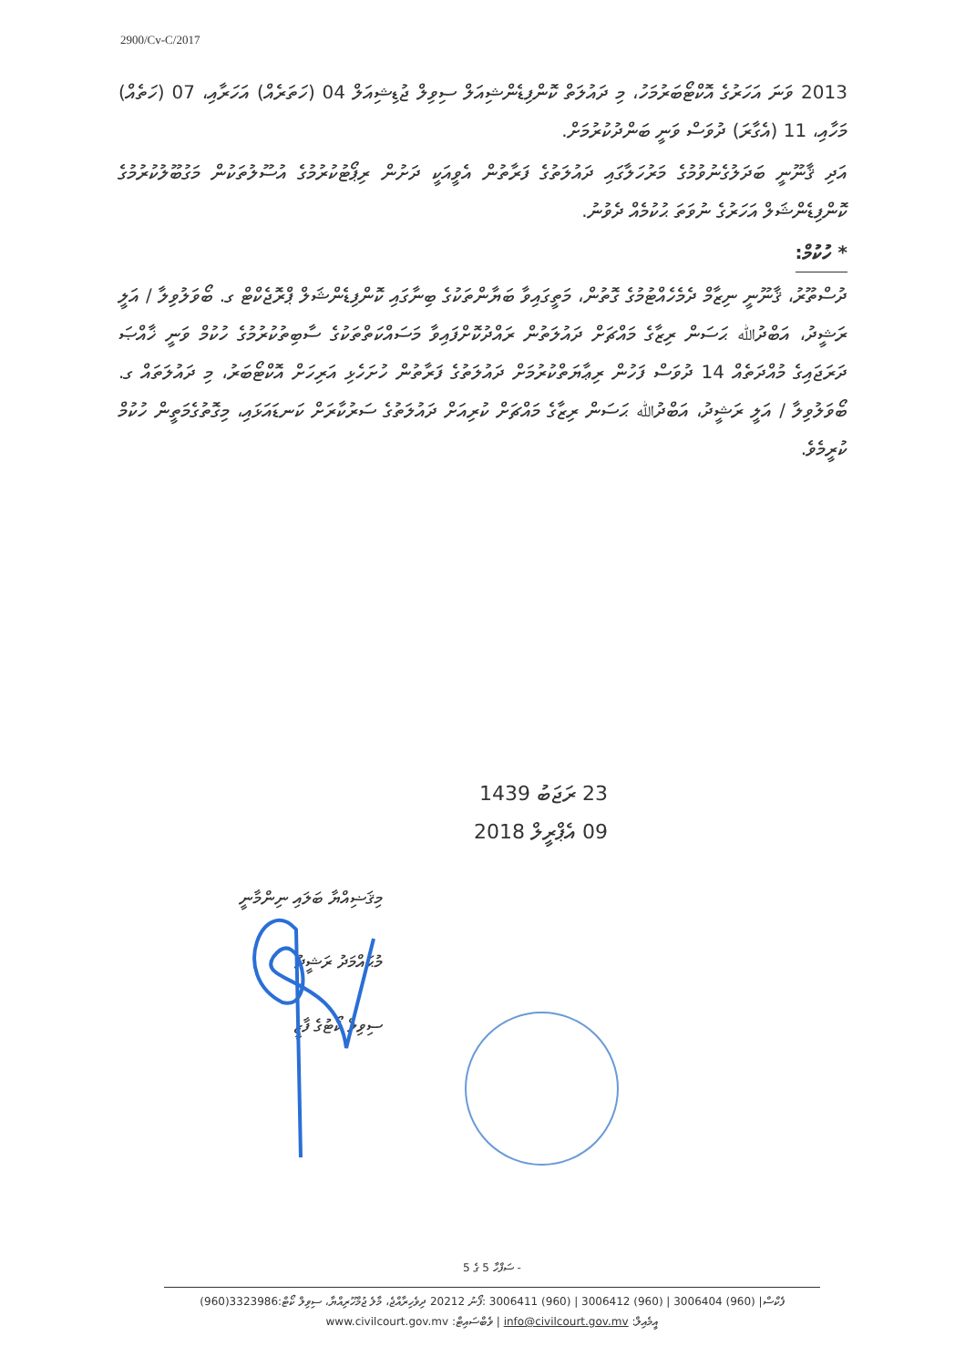2900/Cv-C/2017
2013 ވަނަ އަހަރުގެ އޮކްޓޯބަރުމަހު، މި ދައުލަތް ކޮންފިޑެންޝިއަލް ސިވިލް ޖުޑިޝިއަލް 04 (ހަތަރެއް) އަހަރާއި، 07 (ހަތެއް) މަހާއި، 11 (އެގާރަ) ދުވަސް ވަނީ ބަންދުކުރުމަށް.
އަދި ޤާނޫނީ ބަދަލުގެނުވުމުގެ މަރުހަލާގައި ދައުލަތުގެ ފަރާތުން އެވީއަކީ ދަށުން ރިޕޯޓުކުރުމުގެ އުސޫލުތަކުން މަގުބޫލުކުރުމުގެ ކޮންފިޑެންޝަލް އަހަރުގެ ނުވަތަ ޙުކުމެއް ދެވުނު.
* ހުކުމް:
ދުސްތޫރު، ޤާނޫނީ ނިޒާމް ދެމެހެއްޓުމުގެ ގޮތުން، މަތީގައިވާ ބަޔާންތަކުގެ ބިނާގައި ކޮންފިޑެންޝަލް ޕްރޮޖެކްޓް ގ. ބޯވަލުވިލާ / އަލީ ރަޝީދު، އަބްދުﷲ ޙަސަން ރިޒާގެ މައްޗަށް ދައުލަތުން ރައްދުކޮށްފައިވާ މަސައްކަތްތަކުގެ ސާބިތުކުރުމުގެ ހުކުމް ވަނީ ޚާއްޞަ ދަރަޖައިގެ މުއްދަތެއް 14 ދުވަސް ފަހުން ރިޢާޔަތްކުރުމަށް ދައުލަތުގެ ފަރާތުން ހުށަހެޅި އަރިހަށް އޮކްޓޯބަރު، މި ދައުލަތައް ގ. ބޯވަލުވިލާ / އަލީ ރަޝީދު، އަބްދުﷲ ޙަސަން ރިޒާގެ މައްޗަށް ކުރިއަށް ދައުލަތުގެ ސަރުކާރަށް ކަނޑައަޅައި، މިގޮތުގެމަތީން ހުކުމް ކުރީމެވެ.
23 ރަޖަބު 1439
09 އެޕްރީލް 2018
މިޤަޟިއްޔާ ބަލައި ނިންމާނީ
މުޙައްމަދު ރަޝީދު
ސިވިލް ކޯޓުގެ ފާޒީ
ސަފްހާ 5 ގެ 5 -
(960)3323986:ފެކްސް| (960) 3006404 | (960) 3006412 | (960) 3006411 :ފޯނު 20212 ދިވެހިރާއްޖެ، މާލެ ޖުމްހޫރިއްޔާ، ސިވިލް ކޯޓް
www.civilcourt.gov.mv :ވެބްސައިޓް | info@civilcourt.gov.mv :އީމެއިލް